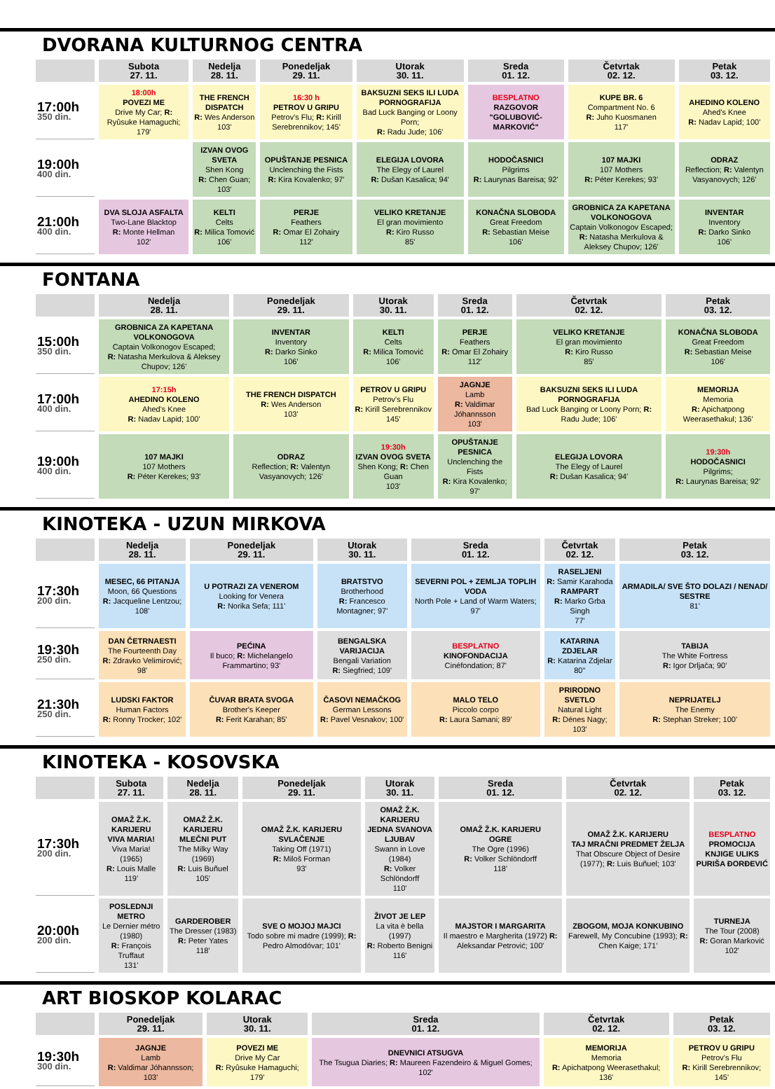DVORANA KULTURNOG CENTRA
| | Subota 27. 11. | Nedelja 28. 11. | Ponedeljak 29. 11. | Utorak 30. 11. | Sreda 01. 12. | Četvrtak 02. 12. | Petak 03. 12. |
| --- | --- | --- | --- | --- | --- | --- | --- |
| 17:00h 350 din. | 18:00h POVEZI ME Drive My Car; R: Ryûsuke Hamaguchi; 179' | THE FRENCH DISPATCH R: Wes Anderson 103' | 16:30 h PETROV U GRIPU Petrov's Flu; R: Kirill Serebrennikov; 145' | BAKSUZNI SEKS ILI LUDA PORNOGRAFIJA Bad Luck Banging or Loony Porn; R: Radu Jude; 106' | BESPLATNO RAZGOVOR "GOLUBOVIĆ-MARKOVIĆ" | KUPE BR. 6 Compartment No. 6 R: Juho Kuosmanen 117' | AHEDINO KOLENO Ahed's Knee R: Nadav Lapid; 100' |
| 19:00h 400 din. | | IZVAN OVOG SVETA Shen Kong R: Chen Guan; 103' | OPUŠTANJE PESNICA Unclenching the Fists R: Kira Kovalenko; 97' | ELEGIJA LOVORA The Elegy of Laurel R: Dušan Kasalica; 94' | HODOČASNICI Pilgrims R: Laurynas Bareisa; 92' | 107 MAJKI 107 Mothers R: Péter Kerekes; 93' | ODRAZ Reflection; R: Valentyn Vasyanovych; 126' |
| 21:00h 400 din. | DVA SLOJA ASFALTA Two-Lane Blacktop R: Monte Hellman 102' | KELTI Celts R: Milica Tomović 106' | PERJE Feathers R: Omar El Zohairy 112' | VELIKO KRETANJE El gran movimiento R: Kiro Russo 85' | KONAČNA SLOBODA Great Freedom R: Sebastian Meise 106' | GROBNICA ZA KAPETANA VOLKONOGOVA Captain Volkonogov Escaped; R: Natasha Merkulova & Aleksey Chupov; 126' | INVENTAR Inventory R: Darko Sinko 106' |
FONTANA
| | Nedelja 28. 11. | Ponedeljak 29. 11. | Utorak 30. 11. | Sreda 01. 12. | Četvrtak 02. 12. | Petak 03. 12. |
| --- | --- | --- | --- | --- | --- | --- |
| 15:00h 350 din. | GROBNICA ZA KAPETANA VOLKONOGOVA Captain Volkonogov Escaped; R: Natasha Merkulova & Aleksey Chupov; 126' | INVENTAR Inventory R: Darko Sinko 106' | KELTI Celts R: Milica Tomović 106' | PERJE Feathers R: Omar El Zohairy 112' | VELIKO KRETANJE El gran movimiento R: Kiro Russo 85' | KONAČNA SLOBODA Great Freedom R: Sebastian Meise 106' |
| 17:00h 400 din. | 17:15h AHEDINO KOLENO Ahed's Knee R: Nadav Lapid; 100' | THE FRENCH DISPATCH R: Wes Anderson 103' | PETROV U GRIPU Petrov's Flu R: Kirill Serebrennikov 145' | JAGNJE Lamb R: Valdimar Jóhannsson 103' | BAKSUZNI SEKS ILI LUDA PORNOGRAFIJA Bad Luck Banging or Loony Porn; R: Radu Jude; 106' | MEMORIJA Memoria R: Apichatpong Weerasethakul; 136' |
| 19:00h 400 din. | 107 MAJKI 107 Mothers R: Péter Kerekes; 93' | ODRAZ Reflection; R: Valentyn Vasyanovych; 126' | 19:30h IZVAN OVOG SVETA Shen Kong; R: Chen Guan 103' | OPUŠTANJE PESNICA Unclenching the Fists R: Kira Kovalenko; 97' | ELEGIJA LOVORA The Elegy of Laurel R: Dušan Kasalica; 94' | 19:30h HODOČASNICI Pilgrims; R: Laurynas Bareisa; 92' |
KINOTEKA - UZUN MIRKOVA
| | Nedelja 28. 11. | Ponedeljak 29. 11. | Utorak 30. 11. | Sreda 01. 12. | Četvrtak 02. 12. | Petak 03. 12. |
| --- | --- | --- | --- | --- | --- | --- |
| 17:30h 200 din. | MESEC, 66 PITANJA Moon, 66 Questions R: Jacqueline Lentzou; 108' | U POTRAZI ZA VENEROM Looking for Venera R: Norika Sefa; 111' | BRATSTVO Brotherhood R: Francesco Montagner; 97' | SEVERNI POL + ZEMLJA TOPLIH VODA North Pole + Land of Warm Waters; 97' | RASELJENI R: Samir Karahoda RAMPART R: Marko Grba Singh 77' | ARMADILA/ SVE ŠTO DOLAZI / NENAD/ SESTRE 81' |
| 19:30h 250 din. | DAN ČETRNAESTI The Fourteenth Day R: Zdravko Velimirović; 98' | PEĆINA Il buco; R: Michelangelo Frammartino; 93' | BENGALSKA VARIJACIJA Bengali Variation R: Siegfried; 109' | BESPLATNO KINOFONDACIJA Cinéfondation; 87' | KATARINA ZDJELAR R: Katarina Zdjelar 80'' | TABIJA The White Fortress R: Igor Drljača; 90' |
| 21:30h 250 din. | LUDSKI FAKTOR Human Factors R: Ronny Trocker; 102' | ČUVAR BRATA SVOGA Brother's Keeper R: Ferit Karahan; 85' | ČASOVI NEMAČKOG German Lessons R: Pavel Vesnakov; 100' | MALO TELO Piccolo corpo R: Laura Samani; 89' | PRIRODNO SVETLO Natural Light R: Dénes Nagy; 103' | NEPRIJATELJ The Enemy R: Stephan Streker; 100' |
KINOTEKA - KOSOVSKA
| | Subota 27. 11. | Nedelja 28. 11. | Ponedeljak 29. 11. | Utorak 30. 11. | Sreda 01. 12. | Četvrtak 02. 12. | Petak 03. 12. |
| --- | --- | --- | --- | --- | --- | --- | --- |
| 17:30h 200 din. | OMAŽ Ž.K. KARIJERU VIVA MARIA! Viva Maria! (1965) R: Louis Malle 119' | OMAŽ Ž.K. KARIJERU MLEČNI PUT The Milky Way (1969) R: Luis Buñuel 105' | OMAŽ Ž.K. KARIJERU SVLAČENJE Taking Off (1971) R: Miloš Forman 93' | OMAŽ Ž.K. KARIJERU JEDNA SVANOVA LJUBAV Swann in Love (1984) R: Volker Schlöndorff 110' | OMAŽ Ž.K. KARIJERU OGRE The Ogre (1996) R: Volker Schlöndorff 118' | OMAŽ Ž.K. KARIJERU TAJ MRAČNI PREDMET ŽELJA That Obscure Object of Desire (1977); R: Luis Buñuel; 103' | BESPLATNO PROMOCIJA KNJIGE ULIKS PURIŠA ĐORĐEVIĆ |
| 20:00h 200 din. | POSLEDNJI METRO Le Dernier métro (1980) R: François Truffaut 131' | GARDEROBER The Dresser (1983) R: Peter Yates 118' | SVE O MOJOJ MAJCI Todo sobre mi madre (1999); R: Pedro Almodóvar; 101' | ŽIVOT JE LEP La vita è bella (1997) R: Roberto Benigni 116' | MAJSTOR I MARGARITA Il maestro e Margherita (1972) R: Aleksandar Petrović; 100' | ZBOGOM, MOJA KONKUBINO Farewell, My Concubine (1993); R: Chen Kaige; 171' | TURNEJA The Tour (2008) R: Goran Marković 102' |
ART BIOSKOP KOLARAC
| | Ponedeljak 29. 11. | Utorak 30. 11. | Sreda 01. 12. | Četvrtak 02. 12. | Petak 03. 12. |
| --- | --- | --- | --- | --- | --- |
| 19:30h 300 din. | JAGNJE Lamb R: Valdimar Jóhannsson; 103' | POVEZI ME Drive My Car R: Ryûsuke Hamaguchi; 179' | DNEVNICI ATSUGVA The Tsugua Diaries; R: Maureen Fazendeiro & Miguel Gomes; 102' | MEMORIJA Memoria R: Apichatpong Weerasethakul; 136' | PETROV U GRIPU Petrov's Flu R: Kirill Serebrennikov; 145' |